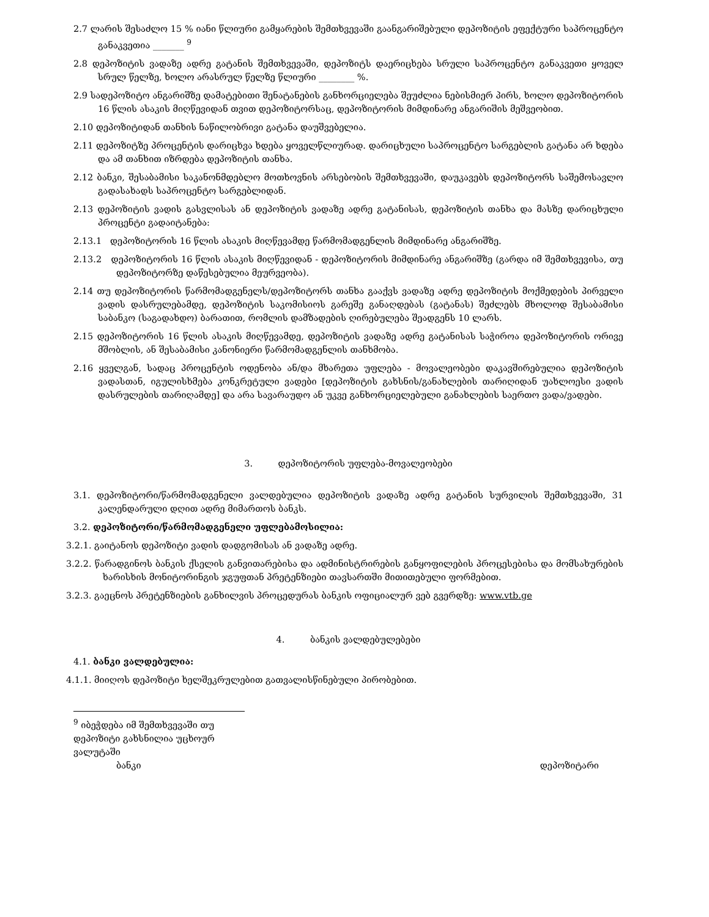2.7 ლარის შესაძლო 15 % იანი წლიური გამყარების შემთხვევაში გაანგარიშებული დეპოზიტის ეფექტური საპროცენტო განაკვეთია _______ <sup>9</sup>
2.8 დეპოზიტის ვადაზე ადრე გატანის შემთხვევაში, დეპოზიტს დაერიცხება სრული საპროცენტო განაკვეთი ყოველ სრულ წელზე, ხოლო არასრულ წელზე წლიური ________ %.
2.9 სადეპოზიტო ანგარიშზე დამატებითი შენატანების განხორციელება შეუძლია ნებისმიერ პირს, ხოლო დეპოზიტორის 16 წლის ასაკის მიღწევიდან თვით დეპოზიტორსაც, დეპოზიტორის მიმდინარე ანგარიშის მეშვეობით.
2.10 დეპოზიტიდან თანხის ნაწილობრივი გატანა დაუშვებელია.
2.11 დეპოზიტზე პროცენტის დარიცხვა ხდება ყოველწლიურად. დარიცხული საპროცენტო სარგებლის გატანა არ ხდება და ამ თანხით იზრდება დეპოზიტის თანხა.
2.12 ბანკი, შესაბამისი საკანონმდებლო მოთხოვნის არსებობის შემთხვევაში, დაუკავებს დეპოზიტორს საშემოსავლო გადასახადს საპროცენტო სარგებლიდან.
2.13 დეპოზიტის ვადის გასვლისას ან დეპოზიტის ვადაზე ადრე გატანისას, დეპოზიტის თანხა და მასზე დარიცხული პროცენტი გადაიტანება:
2.13.1 დეპოზიტორის 16 წლის ასაკის მიღწევამდე წარმომადგენლის მიმდინარე ანგარიშზე.
2.13.2 დეპოზიტორის 16 წლის ასაკის მიღწევიდან - დეპოზიტორის მიმდინარე ანგარიშზე (გარდა იმ შემთხვევისა, თუ დეპოზიტორზე დაწესებულია მეურვეობა).
2.14 თუ დეპოზიტორის წარმომადგენელს/დეპოზიტორს თანხა გააქვს ვადაზე ადრე დეპოზიტის მოქმედების პირველი ვადის დასრულებამდე, დეპოზიტის საკომისიოს გარეშე განაღდებას (გატანას) შეძლებს მხოლოდ შესაბამისი საბანკო (საგადახდო) ბარათით, რომლის დამზადების ღირებულება შეადგენს 10 ლარს.
2.15 დეპოზიტორის 16 წლის ასაკის მიღწევამდე, დეპოზიტის ვადაზე ადრე გატანისას საჭიროა დეპოზიტორის ორივე მშობლის, ან შესაბამისი კანონიერი წარმომადგენლის თანხმობა.
2.16 ყველგან, სადაც პროცენტის ოდენობა ან/და მხარეთა უფლება - მოვალეობები დაკავშირებულია დეპოზიტის ვადასთან, იგულისხმება კონკრეტული ვადები [დეპოზიტის გახსნის/განახლების თარიღიდან უახლოესი ვადის დასრულების თარიღამდე] და არა სავარაუდო ან უკვე განხორციელებული განახლების საერთო ვადა/ვადები.
3. დეპოზიტორის უფლება-მოვალეობები
3.1. დეპოზიტორი/წარმომადგენელი ვალდებულია დეპოზიტის ვადაზე ადრე გატანის სურვილის შემთხვევაში, 31 კალენდარული დღით ადრე მიმართოს ბანკს.
3.2. დეპოზიტორი/წარმომადგენელი უფლებამოსილია:
3.2.1. გაიტანოს დეპოზიტი ვადის დადგომისას ან ვადაზე ადრე.
3.2.2. წარადგინოს ბანკის ქსელის განვითარებისა და ადმინისტრირების განყოფილების პროცესებისა და მომსახურების ხარისხის მონიტორინგის ჯგუფთან პრეტენზიები თავსართში მითითებული ფორმებით.
3.2.3. გაეცნოს პრეტენზიების განხილვის პროცედურას ბანკის ოფიციალურ ვებ გვერდზე: www.vtb.ge
4. ბანკის ვალდებულებები
4.1. ბანკი ვალდებულია:
4.1.1. მიიღოს დეპოზიტი ხელშეკრულებით გათვალისწინებული პირობებით.
<sup>9</sup> იბეჭდება იმ შემთხვევაში თუ დეპოზიტი გახსნილია უცხოურ ვალუტაში
ბანკი დეპოზიტარი